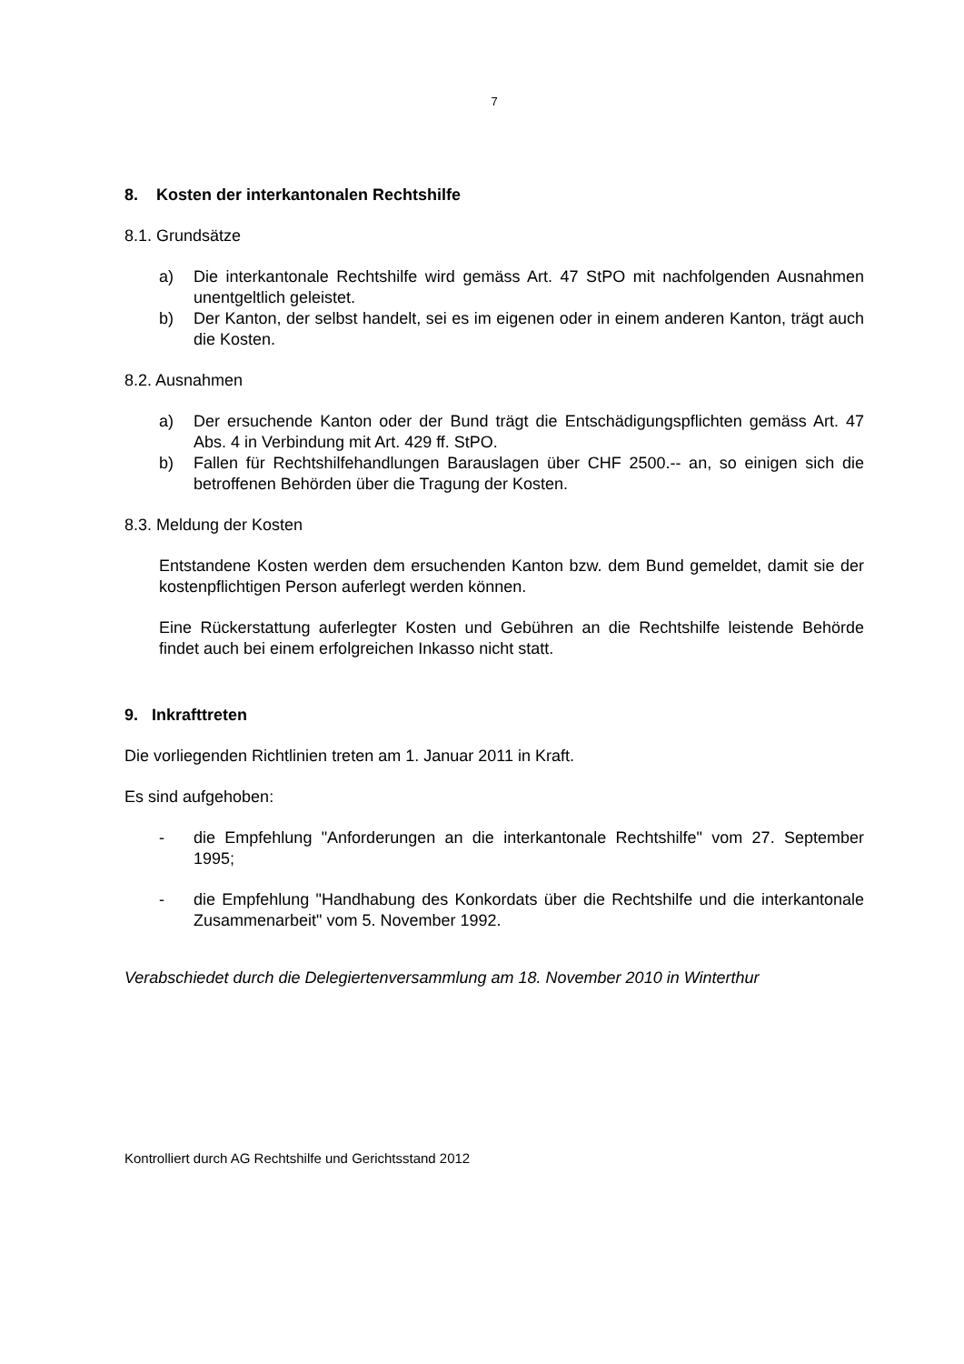7
8. Kosten der interkantonalen Rechtshilfe
8.1. Grundsätze
a) Die interkantonale Rechtshilfe wird gemäss Art. 47 StPO mit nachfolgenden Ausnahmen unentgeltlich geleistet.
b) Der Kanton, der selbst handelt, sei es im eigenen oder in einem anderen Kanton, trägt auch die Kosten.
8.2. Ausnahmen
a) Der ersuchende Kanton oder der Bund trägt die Entschädigungspflichten gemäss Art. 47 Abs. 4 in Verbindung mit Art. 429 ff. StPO.
b) Fallen für Rechtshilfehandlungen Barauslagen über CHF 2500.-- an, so einigen sich die betroffenen Behörden über die Tragung der Kosten.
8.3. Meldung der Kosten
Entstandene Kosten werden dem ersuchenden Kanton bzw. dem Bund gemeldet, damit sie der kostenpflichtigen Person auferlegt werden können.
Eine Rückerstattung auferlegter Kosten und Gebühren an die Rechtshilfe leistende Behörde findet auch bei einem erfolgreichen Inkasso nicht statt.
9. Inkrafttreten
Die vorliegenden Richtlinien treten am 1. Januar 2011 in Kraft.
Es sind aufgehoben:
- die Empfehlung "Anforderungen an die interkantonale Rechtshilfe" vom 27. September 1995;
- die Empfehlung "Handhabung des Konkordats über die Rechtshilfe und die interkantonale Zusammenarbeit" vom 5. November 1992.
Verabschiedet durch die Delegiertenversammlung am 18. November 2010 in Winterthur
Kontrolliert durch AG Rechtshilfe und Gerichtsstand 2012